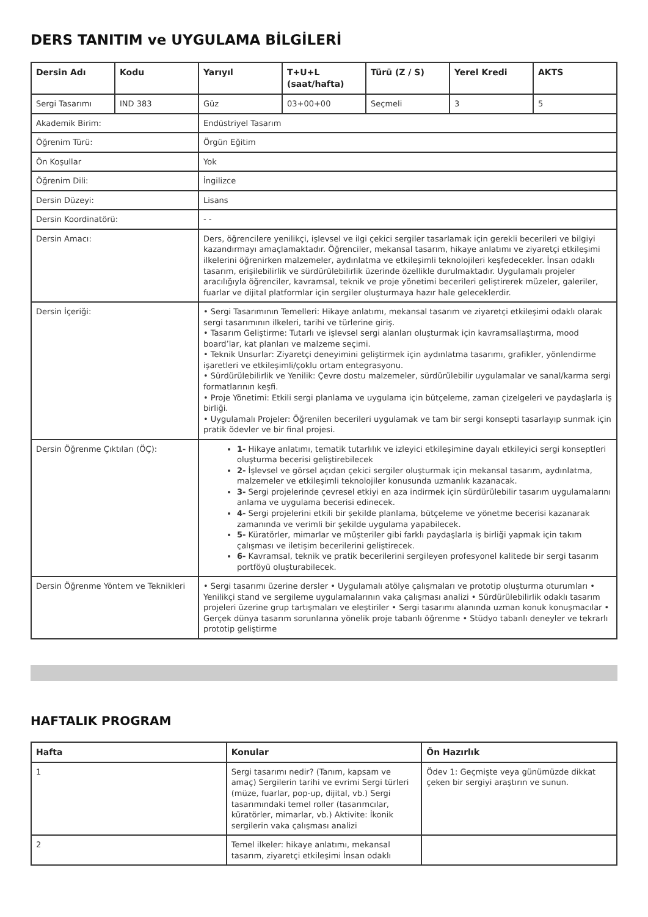DERS TANITIM ve UYGULAMA BİLGİLERİ
| Dersin Adı | Kodu | Yarıyıl | T+U+L (saat/hafta) | Türü (Z / S) | Yerel Kredi | AKTS |
| --- | --- | --- | --- | --- | --- | --- |
| Sergi Tasarımı | IND 383 | Güz | 03+00+00 | Seçmeli | 3 | 5 |
| Akademik Birim: | | Endüstriyel Tasarım | | | | |
| Öğrenim Türü: | | Örgün Eğitim | | | | |
| Ön Koşullar | | Yok | | | | |
| Öğrenim Dili: | | İngilizce | | | | |
| Dersin Düzeyi: | | Lisans | | | | |
| Dersin Koordinatörü: | | - - | | | | |
| Dersin Amacı: | | Ders, öğrencilere yenilikçi, işlevsel ve ilgi çekici sergiler tasarlamak için gerekli becerileri ve bilgiyi kazandırmayı amaçlamaktadır. Öğrenciler, mekansal tasarım, hikaye anlatımı ve ziyaretçi etkileşimi ilkelerini öğrenirken malzemeler, aydınlatma ve etkileşimli teknolojileri keşfedecekler. İnsan odaklı tasarım, erişilebilirlik ve sürdürülebilirlik üzerinde özellikle durulmaktadır. Uygulamalı projeler aracılığıyla öğrenciler, kavramsal, teknik ve proje yönetimi becerileri geliştirerek müzeler, galeriler, fuarlar ve dijital platformlar için sergiler oluşturmaya hazır hale geleceklerdir. | | | | |
| Dersin İçeriği: | | • Sergi Tasarımının Temelleri: Hikaye anlatımı, mekansal tasarım ve ziyaretçi etkileşimi odaklı olarak sergi tasarımının ilkeleri, tarihi ve türlerine giriş. • Tasarım Geliştirme: Tutarlı ve işlevsel sergi alanları oluşturmak için kavramsallaştırma, mood board’lar, kat planları ve malzeme seçimi. • Teknik Unsurlar: Ziyaretçi deneyimini geliştirmek için aydınlatma tasarımı, grafikler, yönlendirme işaretleri ve etkileşimli/çoklu ortam entegrasyonu. • Sürdürülebilirlik ve Yenilik: Çevre dostu malzemeler, sürdürülebilir uygulamalar ve sanal/karma sergi formatlarının keşfi. • Proje Yönetimi: Etkili sergi planlama ve uygulama için bütçeleme, zaman çizelgeleri ve paydaşlarla iş birliği. • Uygulamalı Projeler: Öğrenilen becerileri uygulamak ve tam bir sergi konsepti tasarlayıp sunmak için pratik ödevler ve bir final projesi. | | | | |
| Dersin Öğrenme Çıktıları (ÖÇ): | | 1- Hikaye anlatımı, tematik tutarlılık ve izleyici etkileşimine dayalı etkileyici sergi konseptleri oluşturma becerisi geliştirebilecek 2- İşlevsel ve görsel açıdan çekici sergiler oluşturmak için mekansal tasarım, aydınlatma, malzemeler ve etkileşimli teknolojiler konusunda uzmanlık kazanacak. 3- Sergi projelerinde çevresel etkiyi en aza indirmek için sürdürülebilir tasarım uygulamalarını anlama ve uygulama becerisi edinecek. 4- Sergi projelerini etkili bir şekilde planlama, bütçeleme ve yönetme becerisi kazanarak zamanında ve verimli bir şekilde uygulama yapabilecek. 5- Küratörler, mimarlar ve müşteriler gibi farklı paydaşlarla iş birliği yapmak için takım çalışması ve iletişim becerilerini geliştirecek. 6- Kavramsal, teknik ve pratik becerilerini sergileyen profesyonel kalitede bir sergi tasarım portföyü oluşturabilecek. | | | | |
| Dersin Öğrenme Yöntem ve Teknikleri | | • Sergi tasarımı üzerine dersler • Uygulamalı atölye çalışmaları ve prototip oluşturma oturumları • Yenilikçi stand ve sergileme uygulamalarının vaka çalışması analizi • Sürdürülebilirlik odaklı tasarım projeleri üzerine grup tartışmaları ve eleştiriler • Sergi tasarımı alanında uzman konuk konuşmacılar • Gerçek dünya tasarım sorunlarına yönelik proje tabanlı öğrenme • Stüdyo tabanlı deneyler ve tekrarlı prototip geliştirme | | | | |
HAFTALIK PROGRAM
| Hafta | Konular | Ön Hazırlık |
| --- | --- | --- |
| 1 | Sergi tasarımı nedir? (Tanım, kapsam ve amaç) Sergilerin tarihi ve evrimi Sergi türleri (müze, fuarlar, pop-up, dijital, vb.) Sergi tasarımındaki temel roller (tasarımcılar, küratörler, mimarlar, vb.) Aktivite: İkonik sergilerin vaka çalışması analizi | Ödev 1: Geçmişte veya günümüzde dikkat çeken bir sergiyi araştırın ve sunun. |
| 2 | Temel ilkeler: hikaye anlatımı, mekansal tasarım, ziyaretçi etkileşimi İnsan odaklı | |